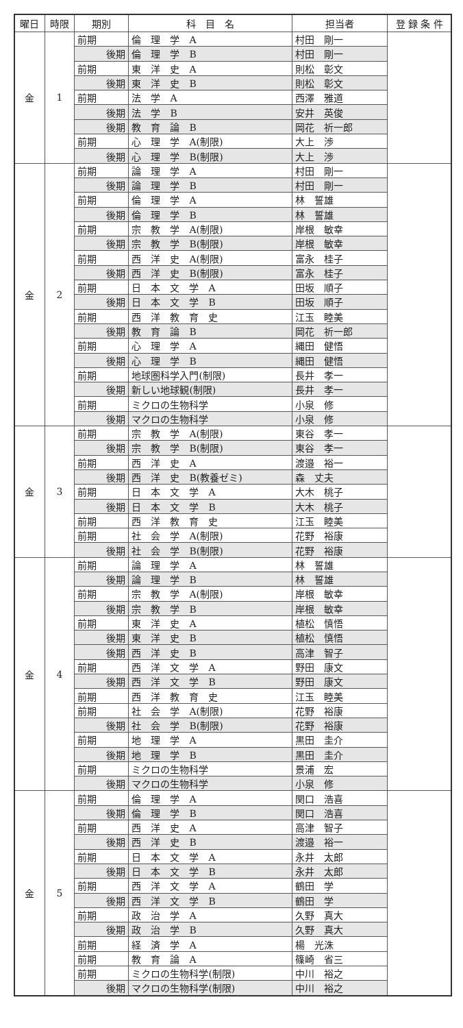| 曜日 | 時限 | 期別 | 科 目 名 | 担当者 | 登 録 条 件 |
| --- | --- | --- | --- | --- | --- |
| 金 | 1 | 前期 | 倫 理 学 A | 村田 剛一 | |
| | | 後期 | 倫 理 学 B | 村田 剛一 | |
| | | 前期 | 東 洋 史 A | 則松 彰文 | |
| | | 後期 | 東 洋 史 B | 則松 彰文 | |
| | | 前期 | 法 学 A | 西澤 雅道 | |
| | | 後期 | 法 学 B | 安井 英俊 | |
| | | 後期 | 教 育 論 B | 岡花 祈一郎 | |
| | | 前期 | 心 理 学 A(制限) | 大上 渉 | |
| | | 後期 | 心 理 学 B(制限) | 大上 渉 | |
| 金 | 2 | 前期 | 論 理 学 A | 村田 剛一 | |
| | | 後期 | 論 理 学 B | 村田 剛一 | |
| | | 前期 | 倫 理 学 A | 林 誓雄 | |
| | | 後期 | 倫 理 学 B | 林 誓雄 | |
| | | 前期 | 宗 教 学 A(制限) | 岸根 敏幸 | |
| | | 後期 | 宗 教 学 B(制限) | 岸根 敏幸 | |
| | | 前期 | 西 洋 史 A(制限) | 富永 桂子 | |
| | | 後期 | 西 洋 史 B(制限) | 富永 桂子 | |
| | | 前期 | 日 本 文 学 A | 田坂 順子 | |
| | | 後期 | 日 本 文 学 B | 田坂 順子 | |
| | | 前期 | 西 洋 教 育 史 | 江玉 睦美 | |
| | | 後期 | 教 育 論 B | 岡花 祈一郎 | |
| | | 前期 | 心 理 学 A | 縄田 健悟 | |
| | | 後期 | 心 理 学 B | 縄田 健悟 | |
| | | 前期 | 地球圏科学入門(制限) | 長井 孝一 | |
| | | 後期 | 新しい地球観(制限) | 長井 孝一 | |
| | | 前期 | ミクロの生物科学 | 小泉 修 | |
| | | 後期 | マクロの生物科学 | 小泉 修 | |
| 金 | 3 | 前期 | 宗 教 学 A(制限) | 東谷 孝一 | |
| | | 後期 | 宗 教 学 B(制限) | 東谷 孝一 | |
| | | 前期 | 西 洋 史 A | 渡邉 裕一 | |
| | | 後期 | 西 洋 史 B(教養ゼミ) | 森 丈夫 | |
| | | 前期 | 日 本 文 学 A | 大木 桃子 | |
| | | 後期 | 日 本 文 学 B | 大木 桃子 | |
| | | 前期 | 西 洋 教 育 史 | 江玉 睦美 | |
| | | 前期 | 社 会 学 A(制限) | 花野 裕康 | |
| | | 後期 | 社 会 学 B(制限) | 花野 裕康 | |
| 金 | 4 | 前期 | 論 理 学 A | 林 誓雄 | |
| | | 後期 | 論 理 学 B | 林 誓雄 | |
| | | 前期 | 宗 教 学 A(制限) | 岸根 敏幸 | |
| | | 後期 | 宗 教 学 B | 岸根 敏幸 | |
| | | 前期 | 東 洋 史 A | 植松 慎悟 | |
| | | 後期 | 東 洋 史 B | 植松 慎悟 | |
| | | 後期 | 西 洋 史 B | 高津 智子 | |
| | | 前期 | 西 洋 文 学 A | 野田 康文 | |
| | | 後期 | 西 洋 文 学 B | 野田 康文 | |
| | | 前期 | 西 洋 教 育 史 | 江玉 睦美 | |
| | | 前期 | 社 会 学 A(制限) | 花野 裕康 | |
| | | 後期 | 社 会 学 B(制限) | 花野 裕康 | |
| | | 前期 | 地 理 学 A | 黒田 圭介 | |
| | | 後期 | 地 理 学 B | 黒田 圭介 | |
| | | 前期 | ミクロの生物科学 | 景浦 宏 | |
| | | 後期 | マクロの生物科学 | 小泉 修 | |
| 金 | 5 | 前期 | 倫 理 学 A | 関口 浩喜 | |
| | | 後期 | 倫 理 学 B | 関口 浩喜 | |
| | | 前期 | 西 洋 史 A | 高津 智子 | |
| | | 後期 | 西 洋 史 B | 渡邉 裕一 | |
| | | 前期 | 日 本 文 学 A | 永井 太郎 | |
| | | 後期 | 日 本 文 学 B | 永井 太郎 | |
| | | 前期 | 西 洋 文 学 A | 鶴田 学 | |
| | | 後期 | 西 洋 文 学 B | 鶴田 学 | |
| | | 前期 | 政 治 学 A | 久野 真大 | |
| | | 後期 | 政 治 学 B | 久野 真大 | |
| | | 前期 | 経 済 学 A | 楊 光洙 | |
| | | 前期 | 教 育 論 A | 篠崎 省三 | |
| | | 前期 | ミクロの生物科学(制限) | 中川 裕之 | |
| | | 後期 | マクロの生物科学(制限) | 中川 裕之 | |